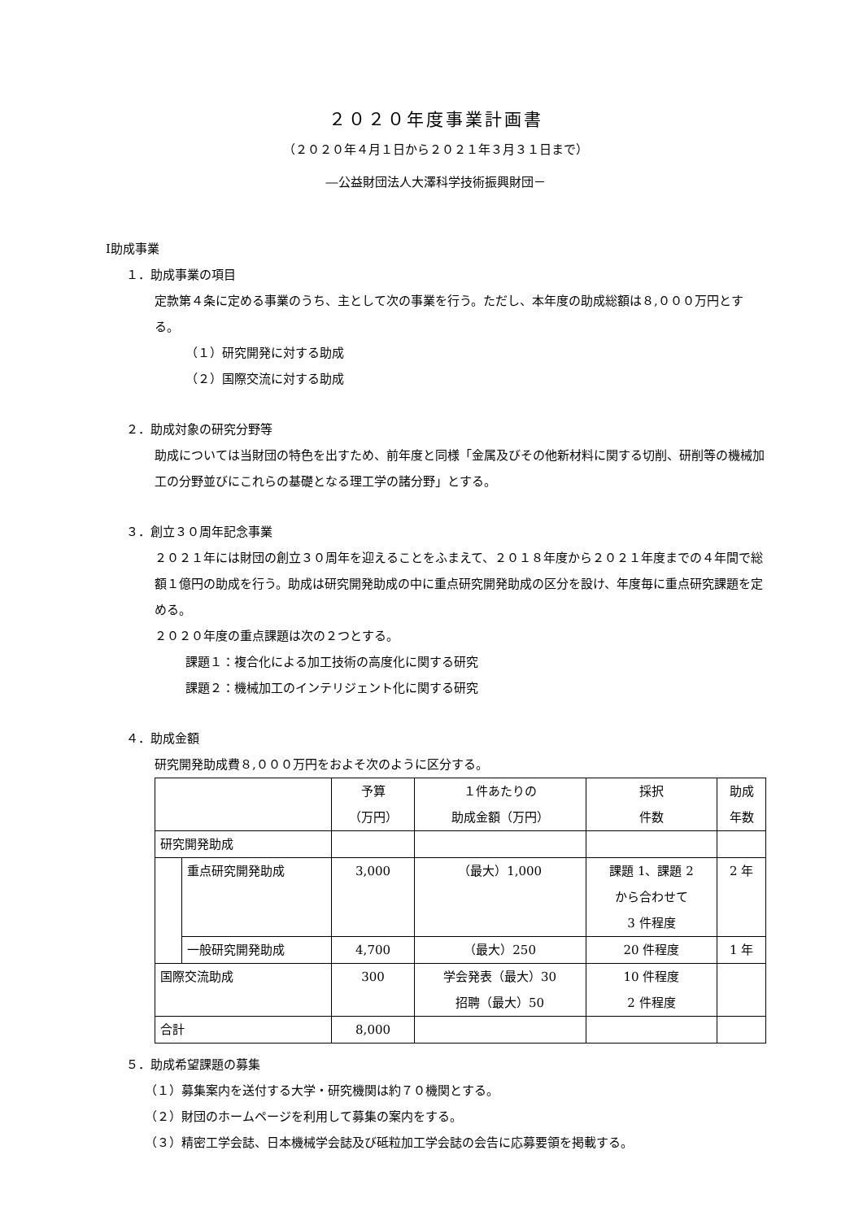２０２０年度事業計画書
（２０２０年４月１日から２０２１年３月３１日まで）
―公益財団法人大澤科学技術振興財団－
Ⅰ助成事業
１．助成事業の項目
定款第４条に定める事業のうち、主として次の事業を行う。ただし、本年度の助成総額は８,０００万円とする。
（１）研究開発に対する助成
（２）国際交流に対する助成
２．助成対象の研究分野等
助成については当財団の特色を出すため、前年度と同様「金属及びその他新材料に関する切削、研削等の機械加工の分野並びにこれらの基礎となる理工学の諸分野」とする。
３．創立３０周年記念事業
２０２１年には財団の創立３０周年を迎えることをふまえて、２０１８年度から２０２１年度までの４年間で総額１億円の助成を行う。助成は研究開発助成の中に重点研究開発助成の区分を設け、年度毎に重点研究課題を定める。
２０２０年度の重点課題は次の２つとする。
課題１：複合化による加工技術の高度化に関する研究
課題２：機械加工のインテリジェント化に関する研究
４．助成金額
研究開発助成費８,０００万円をおよそ次のように区分する。
| | | 予算 （万円） | １件あたりの 助成金額（万円） | 採択 件数 | 助成 年数 |
| 研究開発助成 | | | | | |
| | 重点研究開発助成 | 3,000 | （最大）1,000 | 課題 1、課題 2 から合わせて 3 件程度 | 2 年 |
| | 一般研究開発助成 | 4,700 | （最大）250 | 20 件程度 | 1 年 |
| 国際交流助成 | | 300 | 学会発表（最大）30 招聘（最大）50 | 10 件程度 2 件程度 | |
| 合計 | | 8,000 | | | |
５．助成希望課題の募集
（１）募集案内を送付する大学・研究機関は約７０機関とする。
（２）財団のホームページを利用して募集の案内をする。
（３）精密工学会誌、日本機械学会誌及び砥粒加工学会誌の会告に応募要領を掲載する。